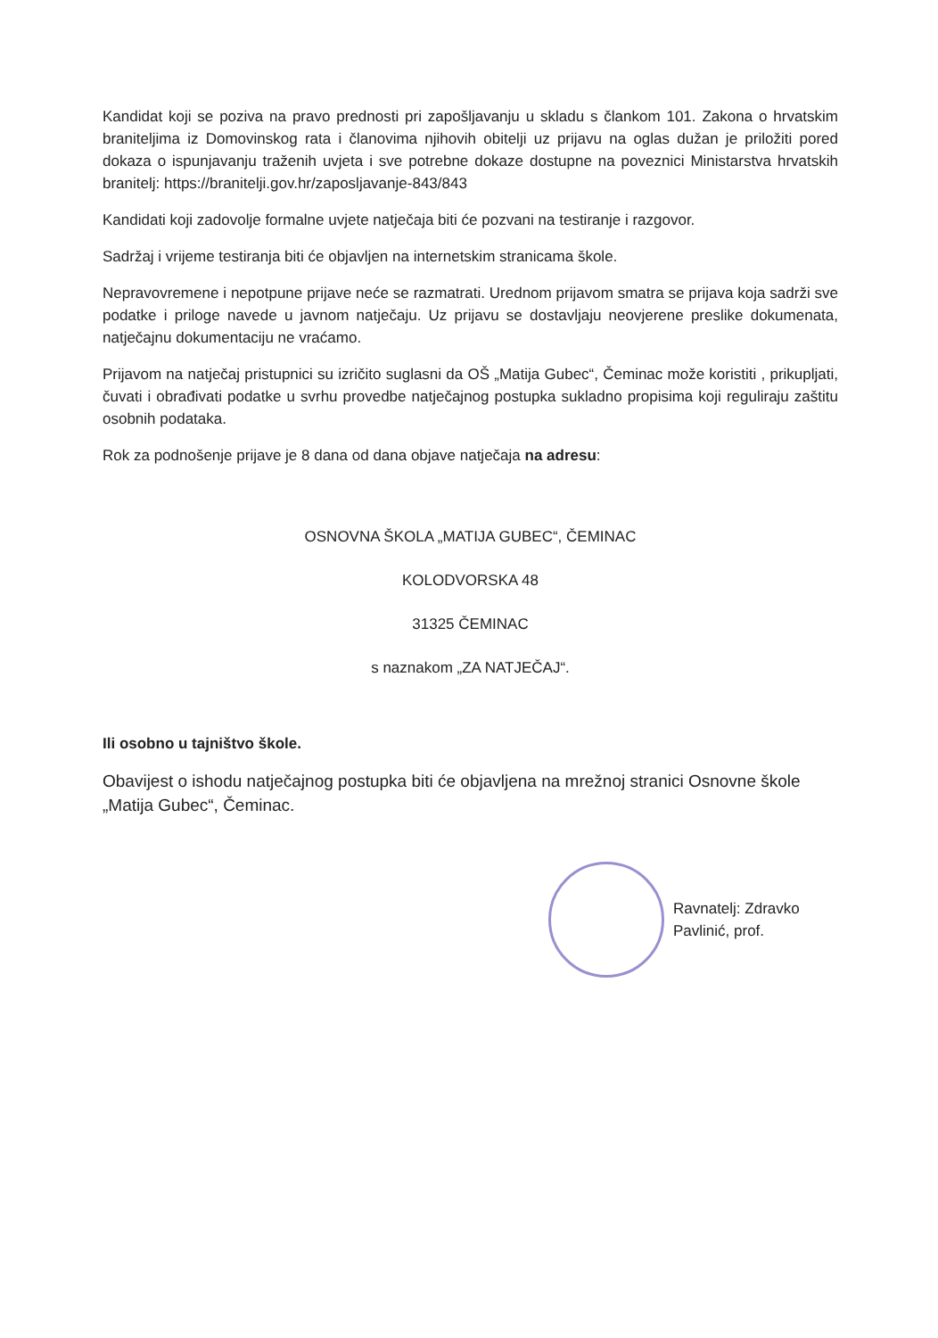Kandidat koji se poziva na pravo prednosti pri zapošljavanju u skladu s člankom 101. Zakona o hrvatskim braniteljima iz Domovinskog rata i članovima njihovih obitelji uz prijavu na oglas dužan je priložiti pored dokaza o ispunjavanju traženih uvjeta i sve potrebne dokaze dostupne na poveznici Ministarstva hrvatskih branitelj: https://branitelji.gov.hr/zaposljavanje-843/843
Kandidati koji zadovolje formalne uvjete natječaja biti će pozvani na testiranje i razgovor.
Sadržaj i vrijeme testiranja biti će objavljen na internetskim stranicama škole.
Nepravovremene i nepotpune prijave neće se razmatrati. Urednom prijavom smatra se prijava koja sadrži sve podatke i priloge navede u javnom natječaju. Uz prijavu se dostavljaju neovjerene preslike dokumenata, natječajnu dokumentaciju ne vraćamo.
Prijavom na natječaj pristupnici su izričito suglasni da OŠ „Matija Gubec“, Čeminac može koristiti , prikupljati, čuvati i obrađivati podatke u svrhu provedbe natječajnog postupka sukladno propisima koji reguliraju zaštitu osobnih podataka.
Rok za podnošenje prijave je 8 dana od dana objave natječaja na adresu:
OSNOVNA ŠKOLA „MATIJA GUBEC“, ČEMINAC
KOLODVORSKA 48
31325 ČEMINAC
s naznakom „ZA NATJEČAJ“.
Ili osobno u tajništvo škole.
Obavijest o ishodu natječajnog postupka biti će objavljena na mrežnoj stranici Osnovne škole „Matija Gubec“, Čeminac.
Ravnatelj: Zdravko Pavlinić, prof.